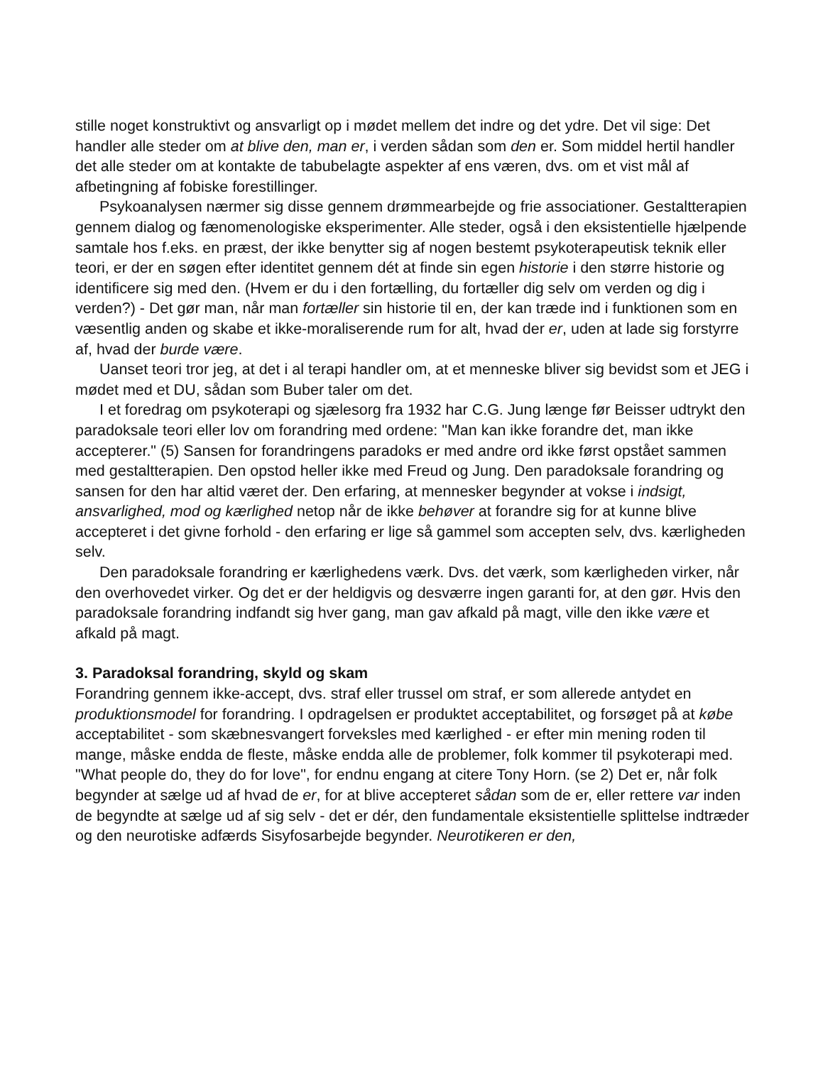stille noget konstruktivt og ansvarligt op i mødet mellem det indre og det ydre. Det vil sige: Det handler alle steder om at blive den, man er, i verden sådan som den er. Som middel hertil handler det alle steder om at kontakte de tabubelagte aspekter af ens væren, dvs. om et vist mål af afbetingning af fobiske forestillinger.
Psykoanalysen nærmer sig disse gennem drømmearbejde og frie associationer. Gestaltterapien gennem dialog og fænomenologiske eksperimenter. Alle steder, også i den eksistentielle hjælpende samtale hos f.eks. en præst, der ikke benytter sig af nogen bestemt psykoterapeutisk teknik eller teori, er der en søgen efter identitet gennem dét at finde sin egen historie i den større historie og identificere sig med den. (Hvem er du i den fortælling, du fortæller dig selv om verden og dig i verden?) - Det gør man, når man fortæller sin historie til en, der kan træde ind i funktionen som en væsentlig anden og skabe et ikke-moraliserende rum for alt, hvad der er, uden at lade sig forstyrre af, hvad der burde være.
Uanset teori tror jeg, at det i al terapi handler om, at et menneske bliver sig bevidst som et JEG i mødet med et DU, sådan som Buber taler om det.
I et foredrag om psykoterapi og sjælesorg fra 1932 har C.G. Jung længe før Beisser udtrykt den paradoksale teori eller lov om forandring med ordene: "Man kan ikke forandre det, man ikke accepterer." (5) Sansen for forandringens paradoks er med andre ord ikke først opstået sammen med gestaltterapien. Den opstod heller ikke med Freud og Jung. Den paradoksale forandring og sansen for den har altid været der. Den erfaring, at mennesker begynder at vokse i indsigt, ansvarlighed, mod og kærlighed netop når de ikke behøver at forandre sig for at kunne blive accepteret i det givne forhold - den erfaring er lige så gammel som accepten selv, dvs. kærligheden selv.
Den paradoksale forandring er kærlighedens værk. Dvs. det værk, som kærligheden virker, når den overhovedet virker. Og det er der heldigvis og desværre ingen garanti for, at den gør. Hvis den paradoksale forandring indfandt sig hver gang, man gav afkald på magt, ville den ikke være et afkald på magt.
3. Paradoksal forandring, skyld og skam
Forandring gennem ikke-accept, dvs. straf eller trussel om straf, er som allerede antydet en produktionsmodel for forandring. I opdragelsen er produktet acceptabilitet, og forsøget på at købe acceptabilitet - som skæbnesvangert forveksles med kærlighed - er efter min mening roden til mange, måske endda de fleste, måske endda alle de problemer, folk kommer til psykoterapi med. "What people do, they do for love", for endnu engang at citere Tony Horn. (se 2) Det er, når folk begynder at sælge ud af hvad de er, for at blive accepteret sådan som de er, eller rettere var inden de begyndte at sælge ud af sig selv - det er dér, den fundamentale eksistentielle splittelse indtræder og den neurotiske adfærds Sisyfosarbejde begynder. Neurotikeren er den,